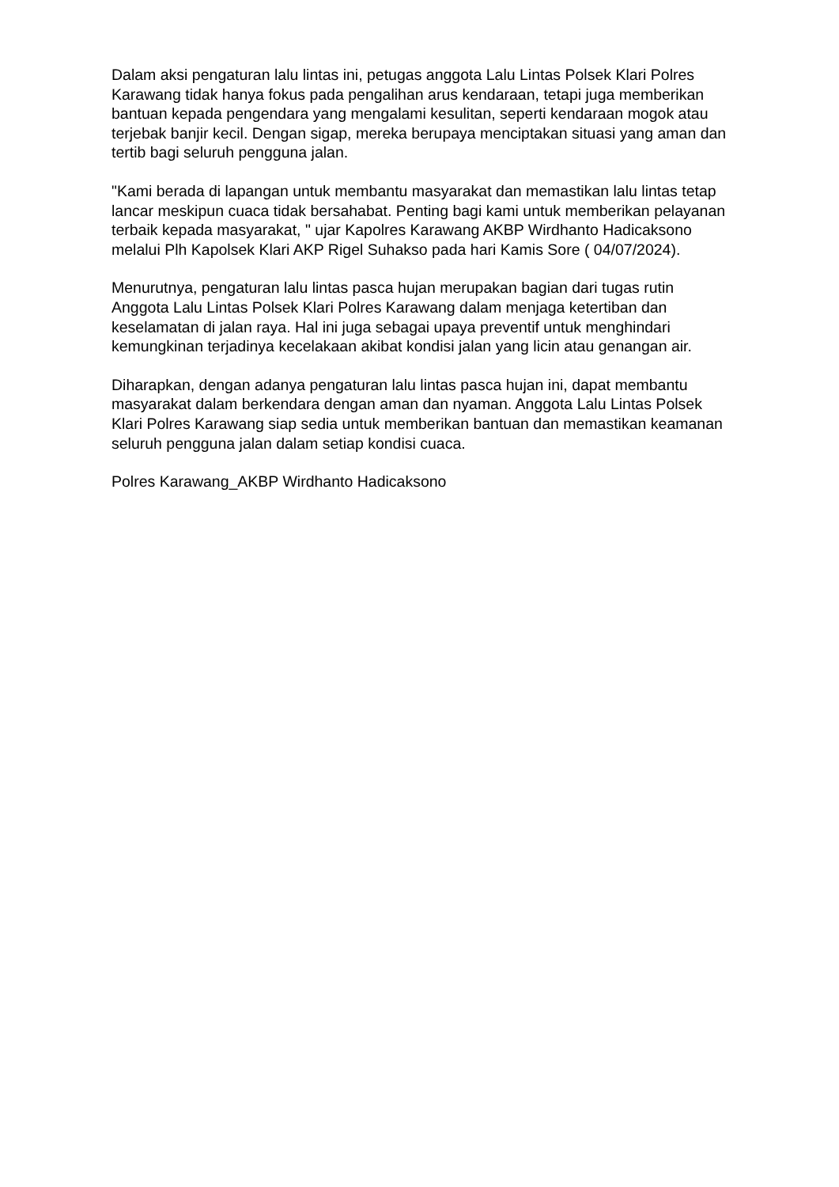Dalam aksi pengaturan lalu lintas ini, petugas anggota Lalu Lintas Polsek Klari Polres Karawang tidak hanya fokus pada pengalihan arus kendaraan, tetapi juga memberikan bantuan kepada pengendara yang mengalami kesulitan, seperti kendaraan mogok atau terjebak banjir kecil. Dengan sigap, mereka berupaya menciptakan situasi yang aman dan tertib bagi seluruh pengguna jalan.
"Kami berada di lapangan untuk membantu masyarakat dan memastikan lalu lintas tetap lancar meskipun cuaca tidak bersahabat. Penting bagi kami untuk memberikan pelayanan terbaik kepada masyarakat, " ujar Kapolres Karawang AKBP Wirdhanto Hadicaksono melalui Plh Kapolsek Klari AKP Rigel Suhakso pada hari Kamis Sore ( 04/07/2024).
Menurutnya, pengaturan lalu lintas pasca hujan merupakan bagian dari tugas rutin Anggota Lalu Lintas Polsek Klari Polres Karawang dalam menjaga ketertiban dan keselamatan di jalan raya. Hal ini juga sebagai upaya preventif untuk menghindari kemungkinan terjadinya kecelakaan akibat kondisi jalan yang licin atau genangan air.
Diharapkan, dengan adanya pengaturan lalu lintas pasca hujan ini, dapat membantu masyarakat dalam berkendara dengan aman dan nyaman. Anggota Lalu Lintas Polsek Klari Polres Karawang siap sedia untuk memberikan bantuan dan memastikan keamanan seluruh pengguna jalan dalam setiap kondisi cuaca.
Polres Karawang_AKBP Wirdhanto Hadicaksono